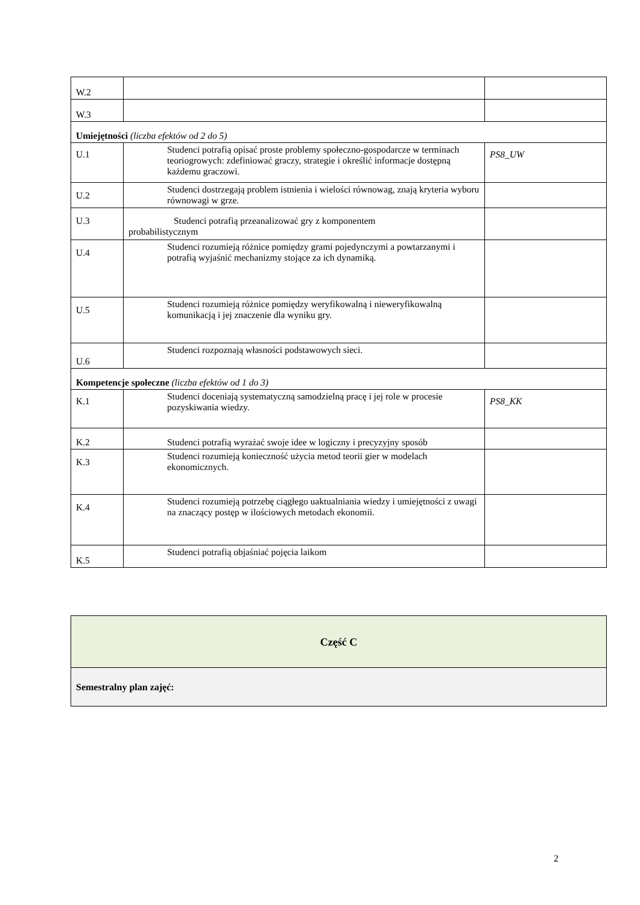| W.2 | | |
| W.3 | | |
| Umiejętności (liczba efektów od 2 do 5) | | |
| U.1 | Studenci potrafią opisać proste problemy społeczno-gospodarcze w terminach teoriogrowych: zdefiniować graczy, strategie i określić informacje dostępną każdemu graczowi. | PS8_UW |
| U.2 | Studenci dostrzegają problem istnienia i wielości równowag, znają kryteria wyboru równowagi w grze. | |
| U.3 | Studenci potrafią przeanalizować gry z komponentem probabilistycznym | |
| U.4 | Studenci rozumieją różnice pomiędzy grami pojedynczymi a powtarzanymi i potrafią wyjaśnić mechanizmy stojące za ich dynamiką. | |
| U.5 | Studenci rozumieją różnice pomiędzy weryfikowalną i nieweryfikowalną komunikacją i jej znaczenie dla wyniku gry. | |
| U.6 | Studenci rozpoznają własności podstawowych sieci. | |
| Kompetencje społeczne (liczba efektów od 1 do 3) | | |
| K.1 | Studenci doceniają systematyczną samodzielną pracę i jej role w procesie pozyskiwania wiedzy. | PS8_KK |
| K.2 | Studenci potrafią wyrażać swoje idee w logiczny i precyzyjny sposób | |
| K.3 | Studenci rozumieją konieczność użycia metod teorii gier w modelach ekonomicznych. | |
| K.4 | Studenci rozumieją potrzebę ciągłego uaktualniania wiedzy i umiejętności z uwagi na znaczący postęp w ilościowych metodach ekonomii. | |
| K.5 | Studenci potrafią objaśniać pojęcia laikom | |
| Część C |
| Semestralny plan zajęć: |
2